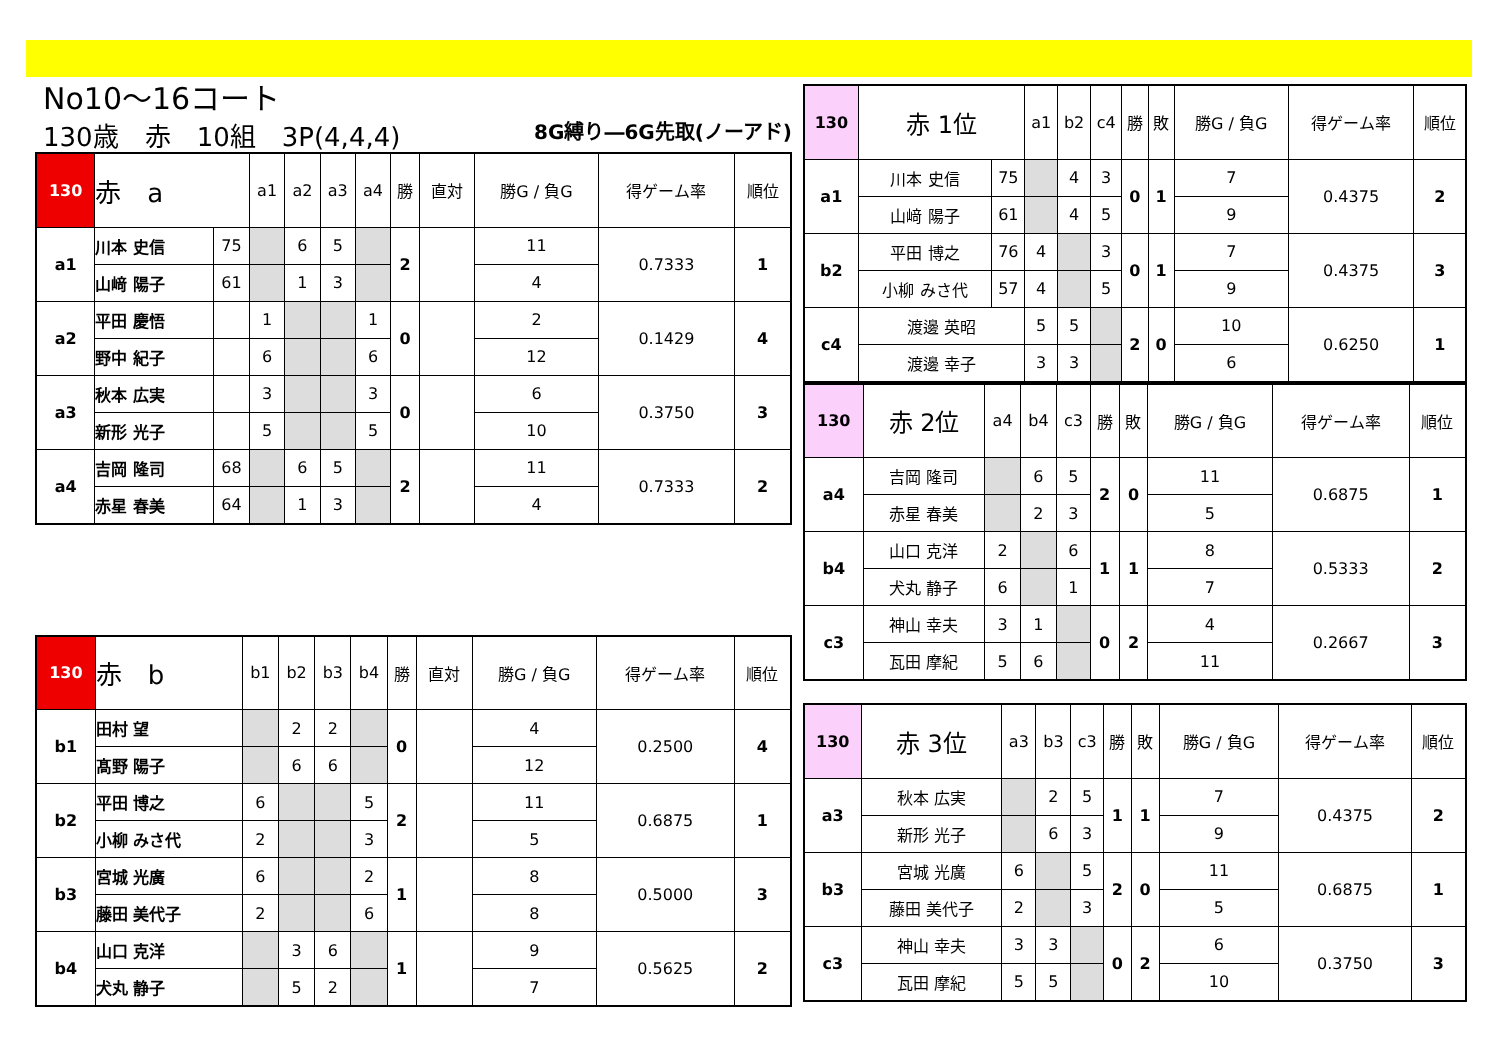No10～16コート
130歳　赤　10組　3P(4,4,4) 8G縛り―6G先取(ノーアド)
| 130 | 赤 a | | a1 | a2 | a3 | a4 | 勝 | 直対 | 勝G / 負G | 得ゲーム率 | 順位 |
| --- | --- | --- | --- | --- | --- | --- | --- | --- | --- | --- | --- |
| a1 | 川本 史信 | 75 | | 6 | 5 | | 2 | | 11 | 0.7333 | 1 |
| | 山﨑 陽子 | 61 | | 1 | 3 | | | | 4 | | |
| a2 | 平田 慶悟 | | 1 | | | 1 | 0 | | 2 | 0.1429 | 4 |
| | 野中 紀子 | | 6 | | | 6 | | | 12 | | |
| a3 | 秋本 広実 | | 3 | | | 3 | 0 | | 6 | 0.3750 | 3 |
| | 新形 光子 | | 5 | | | 5 | | | 10 | | |
| a4 | 吉岡 隆司 | 68 | | 6 | 5 | | 2 | | 11 | 0.7333 | 2 |
| | 赤星 春美 | 64 | | 1 | 3 | | | | 4 | | |
| 130 | 赤 b | b1 | b2 | b3 | b4 | 勝 | 直対 | 勝G / 負G | 得ゲーム率 | 順位 |
| --- | --- | --- | --- | --- | --- | --- | --- | --- | --- | --- |
| b1 | 田村 望 | | 2 | 2 | | 0 | | 4 | 0.2500 | 4 |
| | 髙野 陽子 | | 6 | 6 | | | | 12 | | |
| b2 | 平田 博之 | 6 | | | 5 | 2 | | 11 | 0.6875 | 1 |
| | 小柳 みさ代 | 2 | | | 3 | | | 5 | | |
| b3 | 宮城 光廣 | 6 | | | 2 | 1 | | 8 | 0.5000 | 3 |
| | 藤田 美代子 | 2 | | | 6 | | | 8 | | |
| b4 | 山口 克洋 | | 3 | 6 | | 1 | | 9 | 0.5625 | 2 |
| | 犬丸 静子 | | 5 | 2 | | | | 7 | | |
| 130 | 赤 1位 | | a1 | b2 | c4 | 勝 | 敗 | 勝G / 負G | 得ゲーム率 | 順位 |
| --- | --- | --- | --- | --- | --- | --- | --- | --- | --- | --- |
| a1 | 川本 史信 | 75 | | 4 | 3 | 0 | 1 | 7 | 0.4375 | 2 |
| | 山﨑 陽子 | 61 | | 4 | 5 | | | 9 | | |
| b2 | 平田 博之 | 76 | 4 | | 3 | 0 | 1 | 7 | 0.4375 | 3 |
| | 小柳 みさ代 | 57 | 4 | | 5 | | | 9 | | |
| c4 | 渡邊 英昭 | | 5 | 5 | | 2 | 0 | 10 | 0.6250 | 1 |
| | 渡邊 幸子 | | 3 | 3 | | | | 6 | | |
| 130 | 赤 2位 | a4 | b4 | c3 | 勝 | 敗 | 勝G / 負G | 得ゲーム率 | 順位 |
| --- | --- | --- | --- | --- | --- | --- | --- | --- | --- |
| a4 | 吉岡 隆司 | | 6 | 5 | 2 | 0 | 11 | 0.6875 | 1 |
| | 赤星 春美 | | 2 | 3 | | | 5 | | |
| b4 | 山口 克洋 | 2 | | 6 | 1 | 1 | 8 | 0.5333 | 2 |
| | 犬丸 静子 | 6 | | 1 | | | 7 | | |
| c3 | 神山 幸夫 | 3 | 1 | | 0 | 2 | 4 | 0.2667 | 3 |
| | 瓦田 摩紀 | 5 | 6 | | | | 11 | | |
| 130 | 赤 3位 | a3 | b3 | c3 | 勝 | 敗 | 勝G / 負G | 得ゲーム率 | 順位 |
| --- | --- | --- | --- | --- | --- | --- | --- | --- | --- |
| a3 | 秋本 広実 | | 2 | 5 | 1 | 1 | 7 | 0.4375 | 2 |
| | 新形 光子 | | 6 | 3 | | | 9 | | |
| b3 | 宮城 光廣 | 6 | | 5 | 2 | 0 | 11 | 0.6875 | 1 |
| | 藤田 美代子 | 2 | | 3 | | | 5 | | |
| c3 | 神山 幸夫 | 3 | 3 | | 0 | 2 | 6 | 0.3750 | 3 |
| | 瓦田 摩紀 | 5 | 5 | | | | 10 | | |